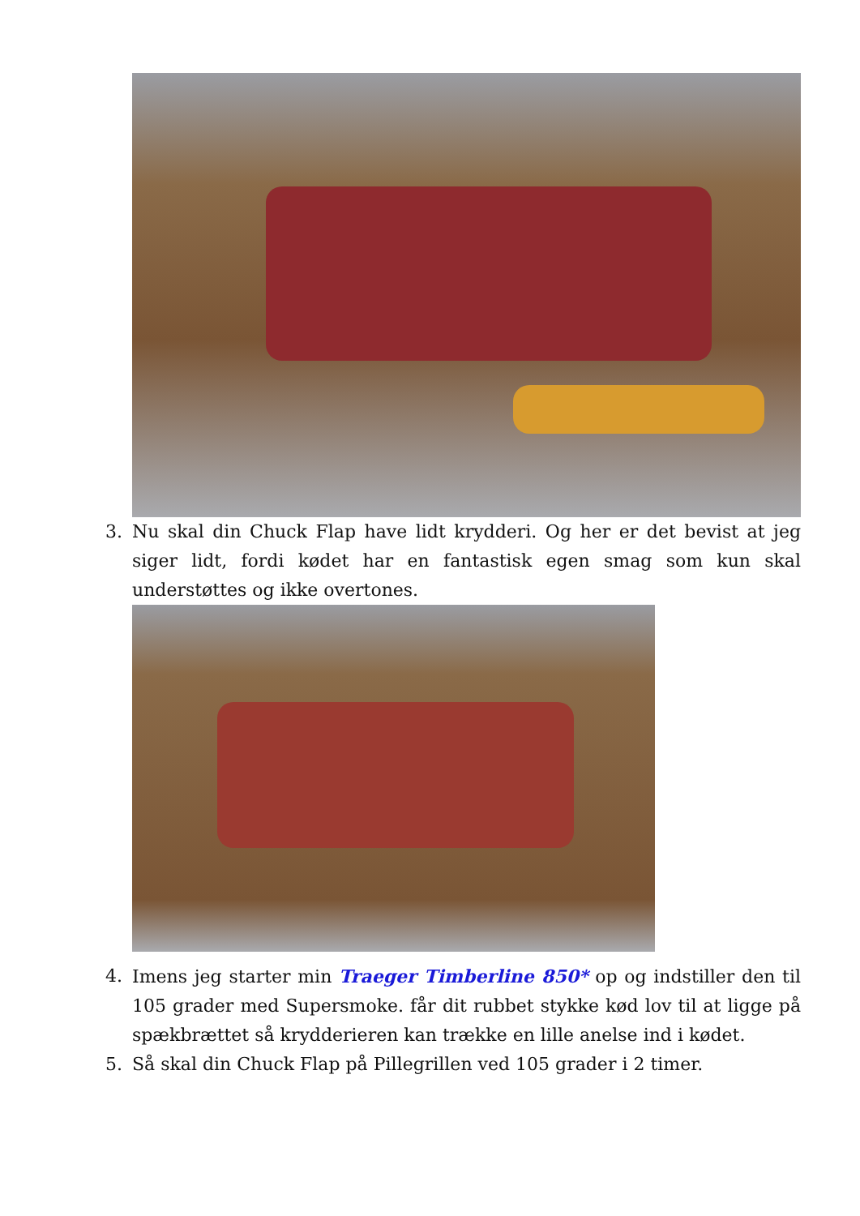3. Nu skal din Chuck Flap have lidt krydderi. Og her er det bevist at jeg siger lidt, fordi kødet har en fantastisk egen smag som kun skal understøttes og ikke overtones.
4. Imens jeg starter min Traeger Timberline 850* op og indstiller den til 105 grader med Supersmoke. får dit rubbet stykke kød lov til at ligge på spækbrættet så krydderieren kan trække en lille anelse ind i kødet.
5. Så skal din Chuck Flap på Pillegrillen ved 105 grader i 2 timer.